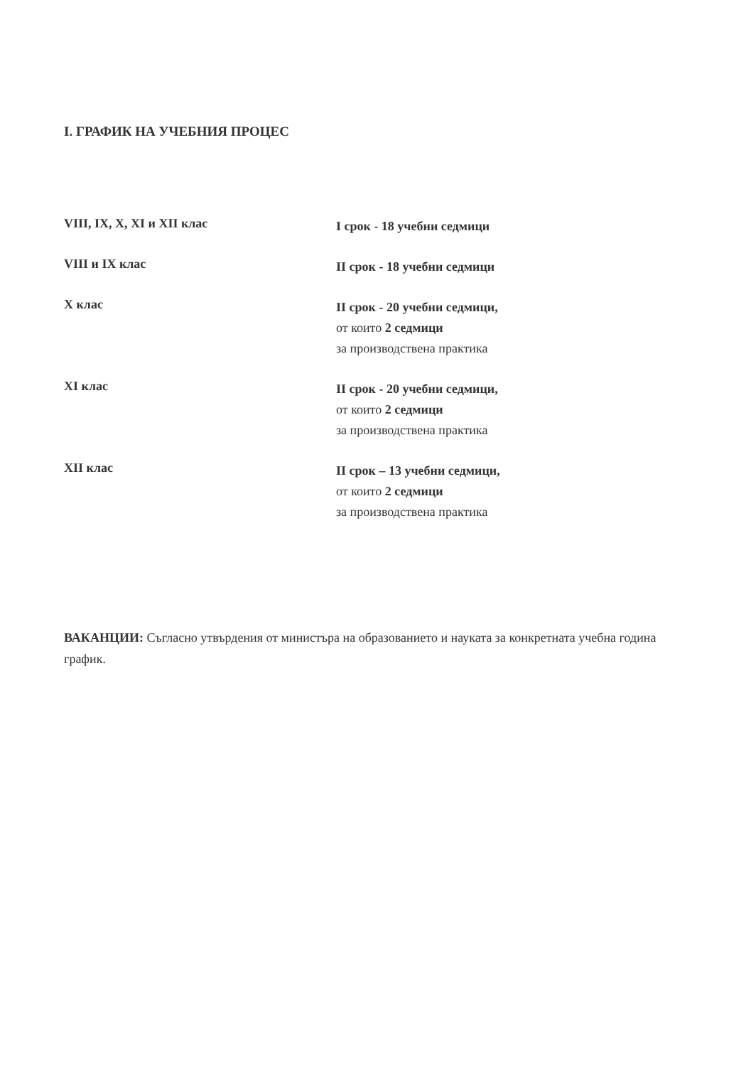I. ГРАФИК НА УЧЕБНИЯ ПРОЦЕС
VIII, IX, X, XI и XII клас
I срок - 18 учебни седмици
VIII и IX клас
II срок - 18 учебни седмици
X клас
II срок - 20 учебни седмици,
от които 2 седмици
за производствена практика
XI клас
II срок - 20 учебни седмици,
от които 2 седмици
за производствена практика
XII клас
II срок – 13 учебни седмици,
от които 2 седмици
за производствена практика
ВАКАНЦИИ: Съгласно утвърдения от министъра на образованието и науката за конкретната учебна година график.